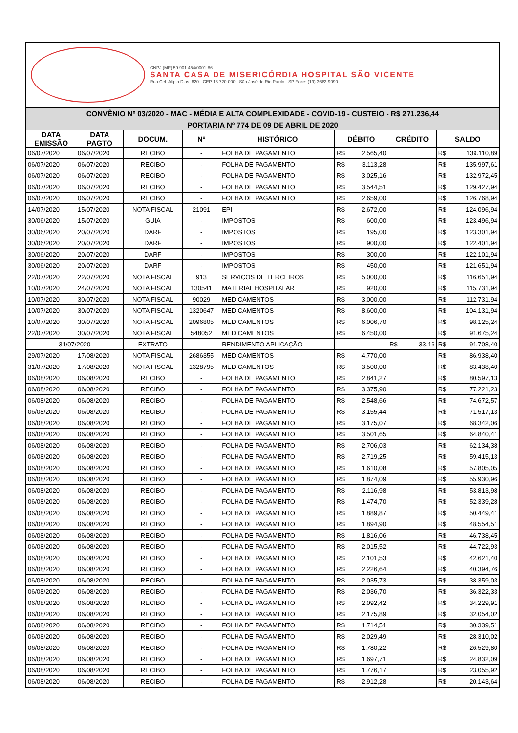CNPJ (MF) 59.901.454/0001-86
SANTA CASA DE MISERICÓRDIA HOSPITAL SÃO VICENTE
Rua Cel. Alípio Dias, 620 - CEP 13.720-000 - São José do Rio Pardo - SP Fone: (19) 3682-9090
| CONVÊNIO Nº 03/2020 - MAC - MÉDIA E ALTA COMPLEXIDADE - COVID-19 - CUSTEIO - R$ 271.236,44 | | | | | | | | | |
| PORTARIA Nº 774 DE 09 DE ABRIL DE 2020 | | | | | | | | | |
| DATA EMISSÃO | DATA PAGTO | DOCUM. | Nº | HISTÓRICO | DÉBITO | | CRÉDITO | SALDO | |
| 06/07/2020 | 06/07/2020 | RECIBO | - | FOLHA DE PAGAMENTO | R$ | 2.565,40 | | R$ | 139.110,89 |
| 06/07/2020 | 06/07/2020 | RECIBO | - | FOLHA DE PAGAMENTO | R$ | 3.113,28 | | R$ | 135.997,61 |
| 06/07/2020 | 06/07/2020 | RECIBO | - | FOLHA DE PAGAMENTO | R$ | 3.025,16 | | R$ | 132.972,45 |
| 06/07/2020 | 06/07/2020 | RECIBO | - | FOLHA DE PAGAMENTO | R$ | 3.544,51 | | R$ | 129.427,94 |
| 06/07/2020 | 06/07/2020 | RECIBO | - | FOLHA DE PAGAMENTO | R$ | 2.659,00 | | R$ | 126.768,94 |
| 14/07/2020 | 15/07/2020 | NOTA FISCAL | 21091 | EPI | R$ | 2.672,00 | | R$ | 124.096,94 |
| 30/06/2020 | 15/07/2020 | GUIA | - | IMPOSTOS | R$ | 600,00 | | R$ | 123.496,94 |
| 30/06/2020 | 20/07/2020 | DARF | - | IMPOSTOS | R$ | 195,00 | | R$ | 123.301,94 |
| 30/06/2020 | 20/07/2020 | DARF | - | IMPOSTOS | R$ | 900,00 | | R$ | 122.401,94 |
| 30/06/2020 | 20/07/2020 | DARF | - | IMPOSTOS | R$ | 300,00 | | R$ | 122.101,94 |
| 30/06/2020 | 20/07/2020 | DARF | - | IMPOSTOS | R$ | 450,00 | | R$ | 121.651,94 |
| 22/07/2020 | 22/07/2020 | NOTA FISCAL | 913 | SERVIÇOS DE TERCEIROS | R$ | 5.000,00 | | R$ | 116.651,94 |
| 10/07/2020 | 24/07/2020 | NOTA FISCAL | 130541 | MATERIAL HOSPITALAR | R$ | 920,00 | | R$ | 115.731,94 |
| 10/07/2020 | 30/07/2020 | NOTA FISCAL | 90029 | MEDICAMENTOS | R$ | 3.000,00 | | R$ | 112.731,94 |
| 10/07/2020 | 30/07/2020 | NOTA FISCAL | 1320647 | MEDICAMENTOS | R$ | 8.600,00 | | R$ | 104.131,94 |
| 10/07/2020 | 30/07/2020 | NOTA FISCAL | 2096805 | MEDICAMENTOS | R$ | 6.006,70 | | R$ | 98.125,24 |
| 22/07/2020 | 30/07/2020 | NOTA FISCAL | 548052 | MEDICAMENTOS | R$ | 6.450,00 | | R$ | 91.675,24 |
| 31/07/2020 | | EXTRATO | - | RENDIMENTO APLICAÇÃO | | | R$ 33,16 | R$ | 91.708,40 |
| 29/07/2020 | 17/08/2020 | NOTA FISCAL | 2686355 | MEDICAMENTOS | R$ | 4.770,00 | | R$ | 86.938,40 |
| 31/07/2020 | 17/08/2020 | NOTA FISCAL | 1328795 | MEDICAMENTOS | R$ | 3.500,00 | | R$ | 83.438,40 |
| 06/08/2020 | 06/08/2020 | RECIBO | - | FOLHA DE PAGAMENTO | R$ | 2.841,27 | | R$ | 80.597,13 |
| 06/08/2020 | 06/08/2020 | RECIBO | - | FOLHA DE PAGAMENTO | R$ | 3.375,90 | | R$ | 77.221,23 |
| 06/08/2020 | 06/08/2020 | RECIBO | - | FOLHA DE PAGAMENTO | R$ | 2.548,66 | | R$ | 74.672,57 |
| 06/08/2020 | 06/08/2020 | RECIBO | - | FOLHA DE PAGAMENTO | R$ | 3.155,44 | | R$ | 71.517,13 |
| 06/08/2020 | 06/08/2020 | RECIBO | - | FOLHA DE PAGAMENTO | R$ | 3.175,07 | | R$ | 68.342,06 |
| 06/08/2020 | 06/08/2020 | RECIBO | - | FOLHA DE PAGAMENTO | R$ | 3.501,65 | | R$ | 64.840,41 |
| 06/08/2020 | 06/08/2020 | RECIBO | - | FOLHA DE PAGAMENTO | R$ | 2.706,03 | | R$ | 62.134,38 |
| 06/08/2020 | 06/08/2020 | RECIBO | - | FOLHA DE PAGAMENTO | R$ | 2.719,25 | | R$ | 59.415,13 |
| 06/08/2020 | 06/08/2020 | RECIBO | - | FOLHA DE PAGAMENTO | R$ | 1.610,08 | | R$ | 57.805,05 |
| 06/08/2020 | 06/08/2020 | RECIBO | - | FOLHA DE PAGAMENTO | R$ | 1.874,09 | | R$ | 55.930,96 |
| 06/08/2020 | 06/08/2020 | RECIBO | - | FOLHA DE PAGAMENTO | R$ | 2.116,98 | | R$ | 53.813,98 |
| 06/08/2020 | 06/08/2020 | RECIBO | - | FOLHA DE PAGAMENTO | R$ | 1.474,70 | | R$ | 52.339,28 |
| 06/08/2020 | 06/08/2020 | RECIBO | - | FOLHA DE PAGAMENTO | R$ | 1.889,87 | | R$ | 50.449,41 |
| 06/08/2020 | 06/08/2020 | RECIBO | - | FOLHA DE PAGAMENTO | R$ | 1.894,90 | | R$ | 48.554,51 |
| 06/08/2020 | 06/08/2020 | RECIBO | - | FOLHA DE PAGAMENTO | R$ | 1.816,06 | | R$ | 46.738,45 |
| 06/08/2020 | 06/08/2020 | RECIBO | - | FOLHA DE PAGAMENTO | R$ | 2.015,52 | | R$ | 44.722,93 |
| 06/08/2020 | 06/08/2020 | RECIBO | - | FOLHA DE PAGAMENTO | R$ | 2.101,53 | | R$ | 42.621,40 |
| 06/08/2020 | 06/08/2020 | RECIBO | - | FOLHA DE PAGAMENTO | R$ | 2.226,64 | | R$ | 40.394,76 |
| 06/08/2020 | 06/08/2020 | RECIBO | - | FOLHA DE PAGAMENTO | R$ | 2.035,73 | | R$ | 38.359,03 |
| 06/08/2020 | 06/08/2020 | RECIBO | - | FOLHA DE PAGAMENTO | R$ | 2.036,70 | | R$ | 36.322,33 |
| 06/08/2020 | 06/08/2020 | RECIBO | - | FOLHA DE PAGAMENTO | R$ | 2.092,42 | | R$ | 34.229,91 |
| 06/08/2020 | 06/08/2020 | RECIBO | - | FOLHA DE PAGAMENTO | R$ | 2.175,89 | | R$ | 32.054,02 |
| 06/08/2020 | 06/08/2020 | RECIBO | - | FOLHA DE PAGAMENTO | R$ | 1.714,51 | | R$ | 30.339,51 |
| 06/08/2020 | 06/08/2020 | RECIBO | - | FOLHA DE PAGAMENTO | R$ | 2.029,49 | | R$ | 28.310,02 |
| 06/08/2020 | 06/08/2020 | RECIBO | - | FOLHA DE PAGAMENTO | R$ | 1.780,22 | | R$ | 26.529,80 |
| 06/08/2020 | 06/08/2020 | RECIBO | - | FOLHA DE PAGAMENTO | R$ | 1.697,71 | | R$ | 24.832,09 |
| 06/08/2020 | 06/08/2020 | RECIBO | - | FOLHA DE PAGAMENTO | R$ | 1.776,17 | | R$ | 23.055,92 |
| 06/08/2020 | 06/08/2020 | RECIBO | - | FOLHA DE PAGAMENTO | R$ | 2.912,28 | | R$ | 20.143,64 |